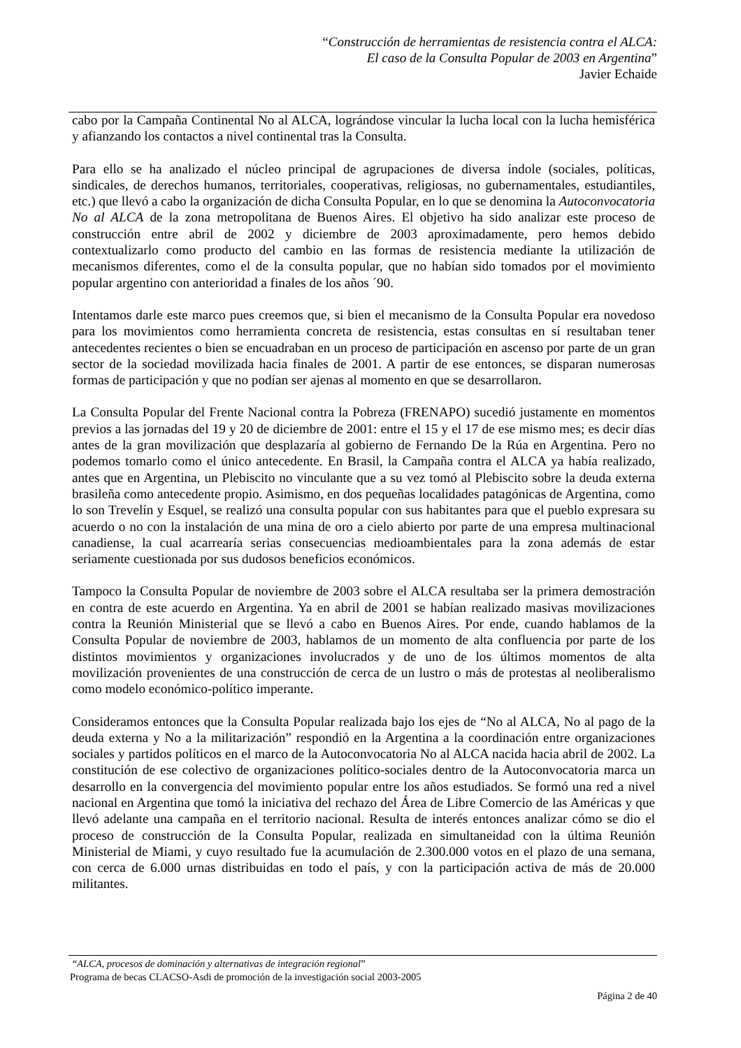“Construcción de herramientas de resistencia contra el ALCA:
El caso de la Consulta Popular de 2003 en Argentina”
Javier Echaide
cabo por la Campaña Continental No al ALCA, lográndose vincular la lucha local con la lucha hemisférica y afianzando los contactos a nivel continental tras la Consulta.
Para ello se ha analizado el núcleo principal de agrupaciones de diversa índole (sociales, políticas, sindicales, de derechos humanos, territoriales, cooperativas, religiosas, no gubernamentales, estudiantiles, etc.) que llevó a cabo la organización de dicha Consulta Popular, en lo que se denomina la Autoconvocatoria No al ALCA de la zona metropolitana de Buenos Aires. El objetivo ha sido analizar este proceso de construcción entre abril de 2002 y diciembre de 2003 aproximadamente, pero hemos debido contextualizarlo como producto del cambio en las formas de resistencia mediante la utilización de mecanismos diferentes, como el de la consulta popular, que no habían sido tomados por el movimiento popular argentino con anterioridad a finales de los años ´90.
Intentamos darle este marco pues creemos que, si bien el mecanismo de la Consulta Popular era novedoso para los movimientos como herramienta concreta de resistencia, estas consultas en sí resultaban tener antecedentes recientes o bien se encuadraban en un proceso de participación en ascenso por parte de un gran sector de la sociedad movilizada hacia finales de 2001. A partir de ese entonces, se disparan numerosas formas de participación y que no podían ser ajenas al momento en que se desarrollaron.
La Consulta Popular del Frente Nacional contra la Pobreza (FRENAPO) sucedió justamente en momentos previos a las jornadas del 19 y 20 de diciembre de 2001: entre el 15 y el 17 de ese mismo mes; es decir días antes de la gran movilización que desplazaría al gobierno de Fernando De la Rúa en Argentina. Pero no podemos tomarlo como el único antecedente. En Brasil, la Campaña contra el ALCA ya había realizado, antes que en Argentina, un Plebiscito no vinculante que a su vez tomó al Plebiscito sobre la deuda externa brasileña como antecedente propio. Asimismo, en dos pequeñas localidades patagónicas de Argentina, como lo son Trevelín y Esquel, se realizó una consulta popular con sus habitantes para que el pueblo expresara su acuerdo o no con la instalación de una mina de oro a cielo abierto por parte de una empresa multinacional canadiense, la cual acarrearía serias consecuencias medioambientales para la zona además de estar seriamente cuestionada por sus dudosos beneficios económicos.
Tampoco la Consulta Popular de noviembre de 2003 sobre el ALCA resultaba ser la primera demostración en contra de este acuerdo en Argentina. Ya en abril de 2001 se habían realizado masivas movilizaciones contra la Reunión Ministerial que se llevó a cabo en Buenos Aires. Por ende, cuando hablamos de la Consulta Popular de noviembre de 2003, hablamos de un momento de alta confluencia por parte de los distintos movimientos y organizaciones involucrados y de uno de los últimos momentos de alta movilización provenientes de una construcción de cerca de un lustro o más de protestas al neoliberalismo como modelo económico-político imperante.
Consideramos entonces que la Consulta Popular realizada bajo los ejes de “No al ALCA, No al pago de la deuda externa y No a la militarización” respondió en la Argentina a la coordinación entre organizaciones sociales y partidos políticos en el marco de la Autoconvocatoria No al ALCA nacida hacia abril de 2002. La constitución de ese colectivo de organizaciones político-sociales dentro de la Autoconvocatoria marca un desarrollo en la convergencia del movimiento popular entre los años estudiados. Se formó una red a nivel nacional en Argentina que tomó la iniciativa del rechazo del Área de Libre Comercio de las Américas y que llevó adelante una campaña en el territorio nacional. Resulta de interés entonces analizar cómo se dio el proceso de construcción de la Consulta Popular, realizada en simultaneidad con la última Reunión Ministerial de Miami, y cuyo resultado fue la acumulación de 2.300.000 votos en el plazo de una semana, con cerca de 6.000 urnas distribuidas en todo el país, y con la participación activa de más de 20.000 militantes.
“ALCA, procesos de dominación y alternativas de integración regional”
Programa de becas CLACSO-Asdi de promoción de la investigación social 2003-2005
Página 2 de 40